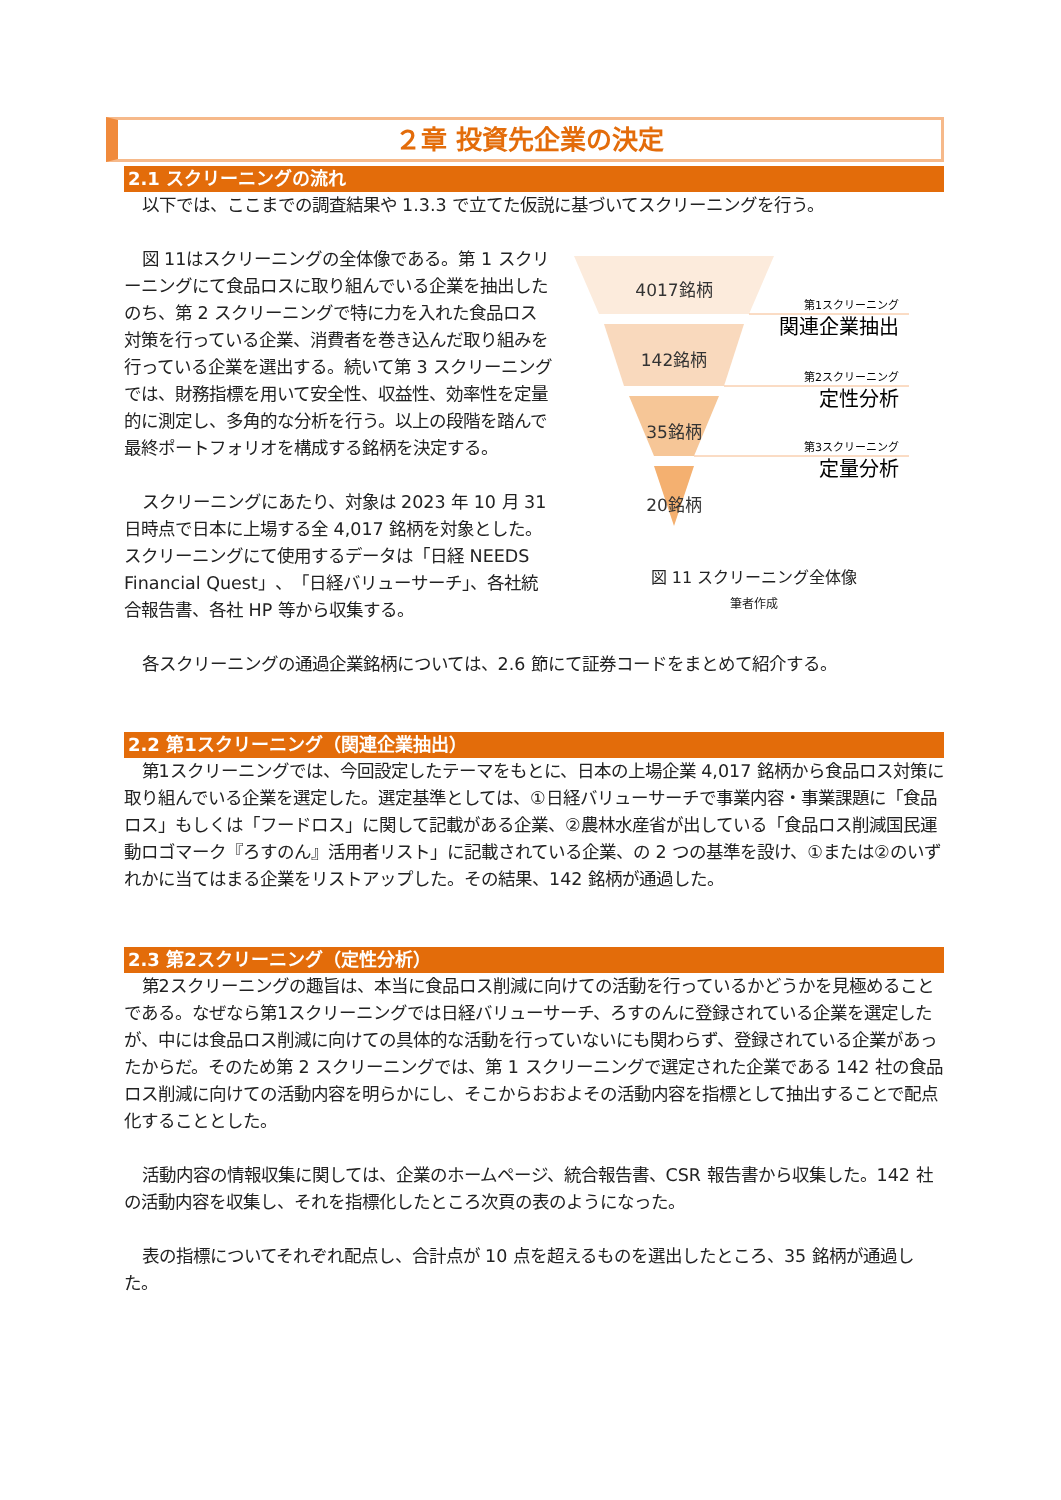２章 投資先企業の決定
2.1 スクリーニングの流れ
以下では、ここまでの調査結果や 1.3.3 で立てた仮説に基づいてスクリーニングを行う。
図 11はスクリーニングの全体像である。第 1 スクリーニングにて食品ロスに取り組んでいる企業を抽出したのち、第 2 スクリーニングで特に力を入れた食品ロス対策を行っている企業、消費者を巻き込んだ取り組みを行っている企業を選出する。続いて第 3 スクリーニングでは、財務指標を用いて安全性、収益性、効率性を定量的に測定し、多角的な分析を行う。以上の段階を踏んで最終ポートフォリオを構成する銘柄を決定する。
スクリーニングにあたり、対象は 2023 年 10 月 31 日時点で日本に上場する全 4,017 銘柄を対象とした。スクリーニングにて使用するデータは「日経 NEEDS Financial Quest」、「日経バリューサーチ」、各社統合報告書、各社 HP 等から収集する。
4017銘柄
142銘柄
35銘柄
20銘柄
第1スクリーニング
関連企業抽出
第2スクリーニング
定性分析
第3スクリーニング
定量分析
図 11 スクリーニング全体像
筆者作成
各スクリーニングの通過企業銘柄については、2.6 節にて証券コードをまとめて紹介する。
2.2 第1スクリーニング（関連企業抽出）
第1スクリーニングでは、今回設定したテーマをもとに、日本の上場企業 4,017 銘柄から食品ロス対策に取り組んでいる企業を選定した。選定基準としては、①日経バリューサーチで事業内容・事業課題に「食品ロス」もしくは「フードロス」に関して記載がある企業、②農林水産省が出している「食品ロス削減国民運動ロゴマーク『ろすのん』活用者リスト」に記載されている企業、の 2 つの基準を設け、①または②のいずれかに当てはまる企業をリストアップした。その結果、142 銘柄が通過した。
2.3 第2スクリーニング（定性分析）
第2スクリーニングの趣旨は、本当に食品ロス削減に向けての活動を行っているかどうかを見極めることである。なぜなら第1スクリーニングでは日経バリューサーチ、ろすのんに登録されている企業を選定したが、中には食品ロス削減に向けての具体的な活動を行っていないにも関わらず、登録されている企業があったからだ。そのため第 2 スクリーニングでは、第 1 スクリーニングで選定された企業である 142 社の食品ロス削減に向けての活動内容を明らかにし、そこからおおよその活動内容を指標として抽出することで配点化することとした。
活動内容の情報収集に関しては、企業のホームページ、統合報告書、CSR 報告書から収集した。142 社の活動内容を収集し、それを指標化したところ次頁の表のようになった。
表の指標についてそれぞれ配点し、合計点が 10 点を超えるものを選出したところ、35 銘柄が通過した。